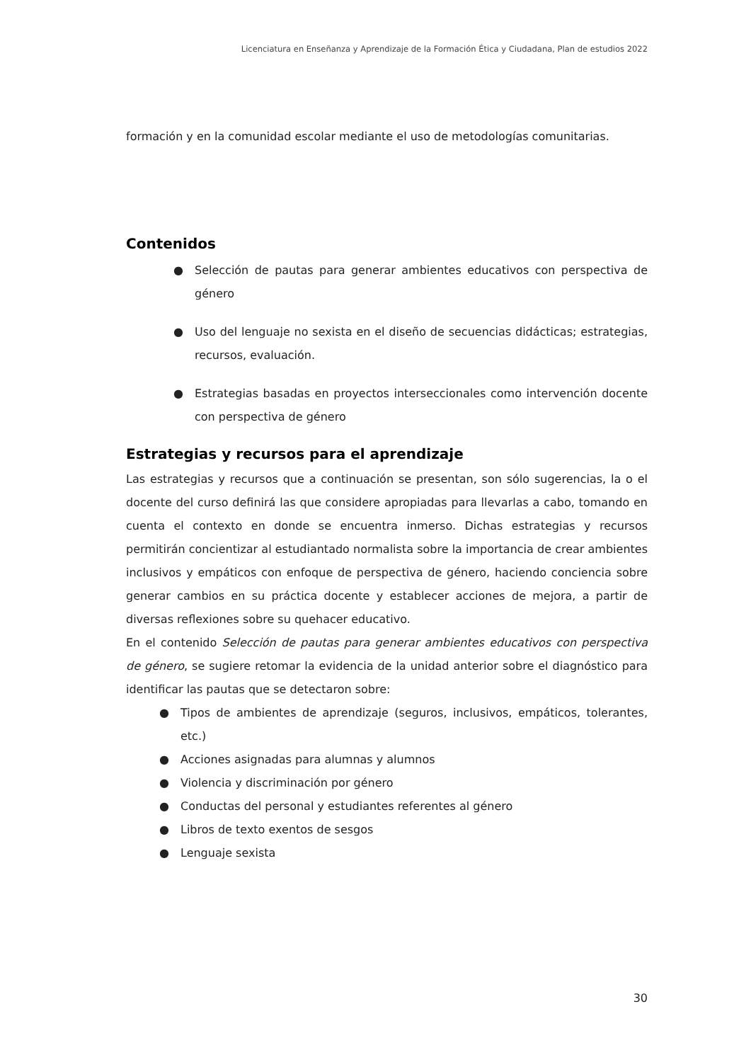Licenciatura en Enseñanza y Aprendizaje de la Formación Ética y Ciudadana, Plan de estudios 2022
formación y en la comunidad escolar mediante el uso de metodologías comunitarias.
Contenidos
● Selección de pautas para generar ambientes educativos con perspectiva de género
● Uso del lenguaje no sexista en el diseño de secuencias didácticas; estrategias, recursos, evaluación.
● Estrategias basadas en proyectos interseccionales como intervención docente con perspectiva de género
Estrategias y recursos para el aprendizaje
Las estrategias y recursos que a continuación se presentan, son sólo sugerencias, la o el docente del curso definirá las que considere apropiadas para llevarlas a cabo, tomando en cuenta el contexto en donde se encuentra inmerso. Dichas estrategias y recursos permitirán concientizar al estudiantado normalista sobre la importancia de crear ambientes inclusivos y empáticos con enfoque de perspectiva de género, haciendo conciencia sobre generar cambios en su práctica docente y establecer acciones de mejora, a partir de diversas reflexiones sobre su quehacer educativo.
En el contenido Selección de pautas para generar ambientes educativos con perspectiva de género, se sugiere retomar la evidencia de la unidad anterior sobre el diagnóstico para identificar las pautas que se detectaron sobre:
● Tipos de ambientes de aprendizaje (seguros, inclusivos, empáticos, tolerantes, etc.)
● Acciones asignadas para alumnas y alumnos
● Violencia y discriminación por género
● Conductas del personal y estudiantes referentes al género
● Libros de texto exentos de sesgos
● Lenguaje sexista
30